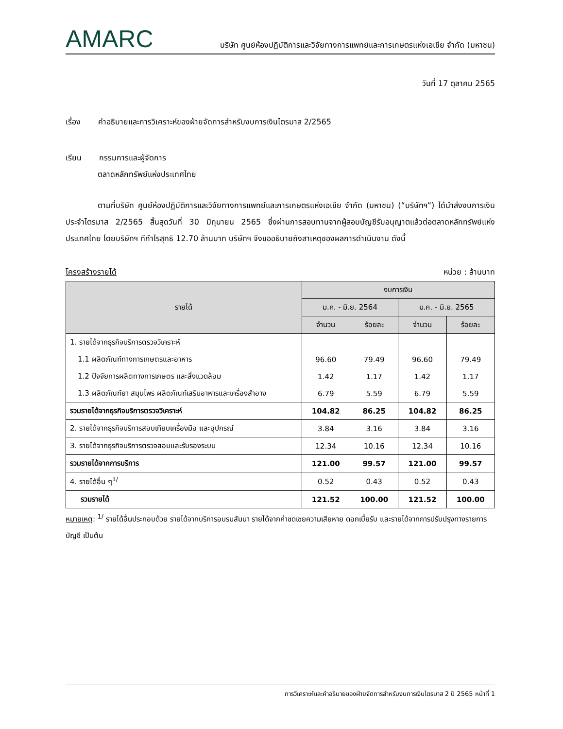AMARC บริษัท ศูนย์ห้องปฏิบัติการและวิจัยทางการแพทย์และการเกษตรแห่งเอเชีย จำกัด (มหาชน)
วันที่ 17 ตุลาคม 2565
เรื่อง คำอธิบายและการวิเคราะห์ของฝ่ายจัดการสำหรับงบการเงินไตรมาส 2/2565
เรียน กรรมการและผู้จัดการ
ตลาดหลักทรัพย์แห่งประเทศไทย
ตามที่บริษัท ศูนย์ห้องปฏิบัติการและวิจัยทางการแพทย์และการเกษตรแห่งเอเชีย จำกัด (มหาชน) (“บริษัทฯ”) ได้นำส่งงบการเงินประจำไตรมาส 2/2565 สิ้นสุดวันที่ 30 มิถุนายน 2565 ซึ่งผ่านการสอบทานจากผู้สอบบัญชีรับอนุญาตแล้วต่อตลาดหลักทรัพย์แห่งประเทศไทย โดยบริษัทฯ ทีกำไรสุทธิ 12.70 ล้านบาท บริษัทฯ จึงขออธิบายถึงสาเหตุของผลการดำเนินงาน ดังนี้
โครงสร้างรายได้ หน่วย : ล้านบาท
| รายได้ | งบการเงิน | | | |
| --- | --- | --- | --- | --- |
| | ม.ค. - มิ.ย. 2564 | | ม.ค. - มิ.ย. 2565 | |
| | จำนวน | ร้อยละ | จำนวน | ร้อยละ |
| 1. รายได้จากธุรกิจบริการตรวจวิเคราะห์ | | | | |
| 1.1 ผลิตภัณฑ์ทางการเกษตรและอาหาร | 96.60 | 79.49 | 96.60 | 79.49 |
| 1.2 ปัจจัยการผลิตทางการเกษตร และสิ่งแวดล้อม | 1.42 | 1.17 | 1.42 | 1.17 |
| 1.3 ผลิตภัณฑ์ยา สมุนไพร ผลิตภัณฑ์เสริมอาหารและเครื่องสำอาง | 6.79 | 5.59 | 6.79 | 5.59 |
| รวมรายได้จากธุรกิจบริการตรวจวิเคราะห์ | 104.82 | 86.25 | 104.82 | 86.25 |
| 2. รายได้จากธุรกิจบริการสอบเทียบเครื่องมือ และอุปกรณ์ | 3.84 | 3.16 | 3.84 | 3.16 |
| 3. รายได้จากธุรกิจบริการตรวจสอบและรับรองระบบ | 12.34 | 10.16 | 12.34 | 10.16 |
| รวมรายได้จากการบริการ | 121.00 | 99.57 | 121.00 | 99.57 |
| 4. รายได้อื่น ๆ<sup>1/</sup> | 0.52 | 0.43 | 0.52 | 0.43 |
| รวมรายได้ | 121.52 | 100.00 | 121.52 | 100.00 |
หมายเหตุ: <sup>1/</sup> รายได้อื่นประกอบด้วย รายได้จากบริการอบรมสัมนา รายได้จากค่าชดเชยความเสียหาย ดอกเบี้ยรับ และรายได้จากการปรับปรุงทางรายการบัญชี เป็นต้น
การวิเคราะห์และคำอธิบายของฝ่ายจัดการสำหรับงบการเงินไตรมาส 2 ปี 2565 หน้าที่ 1